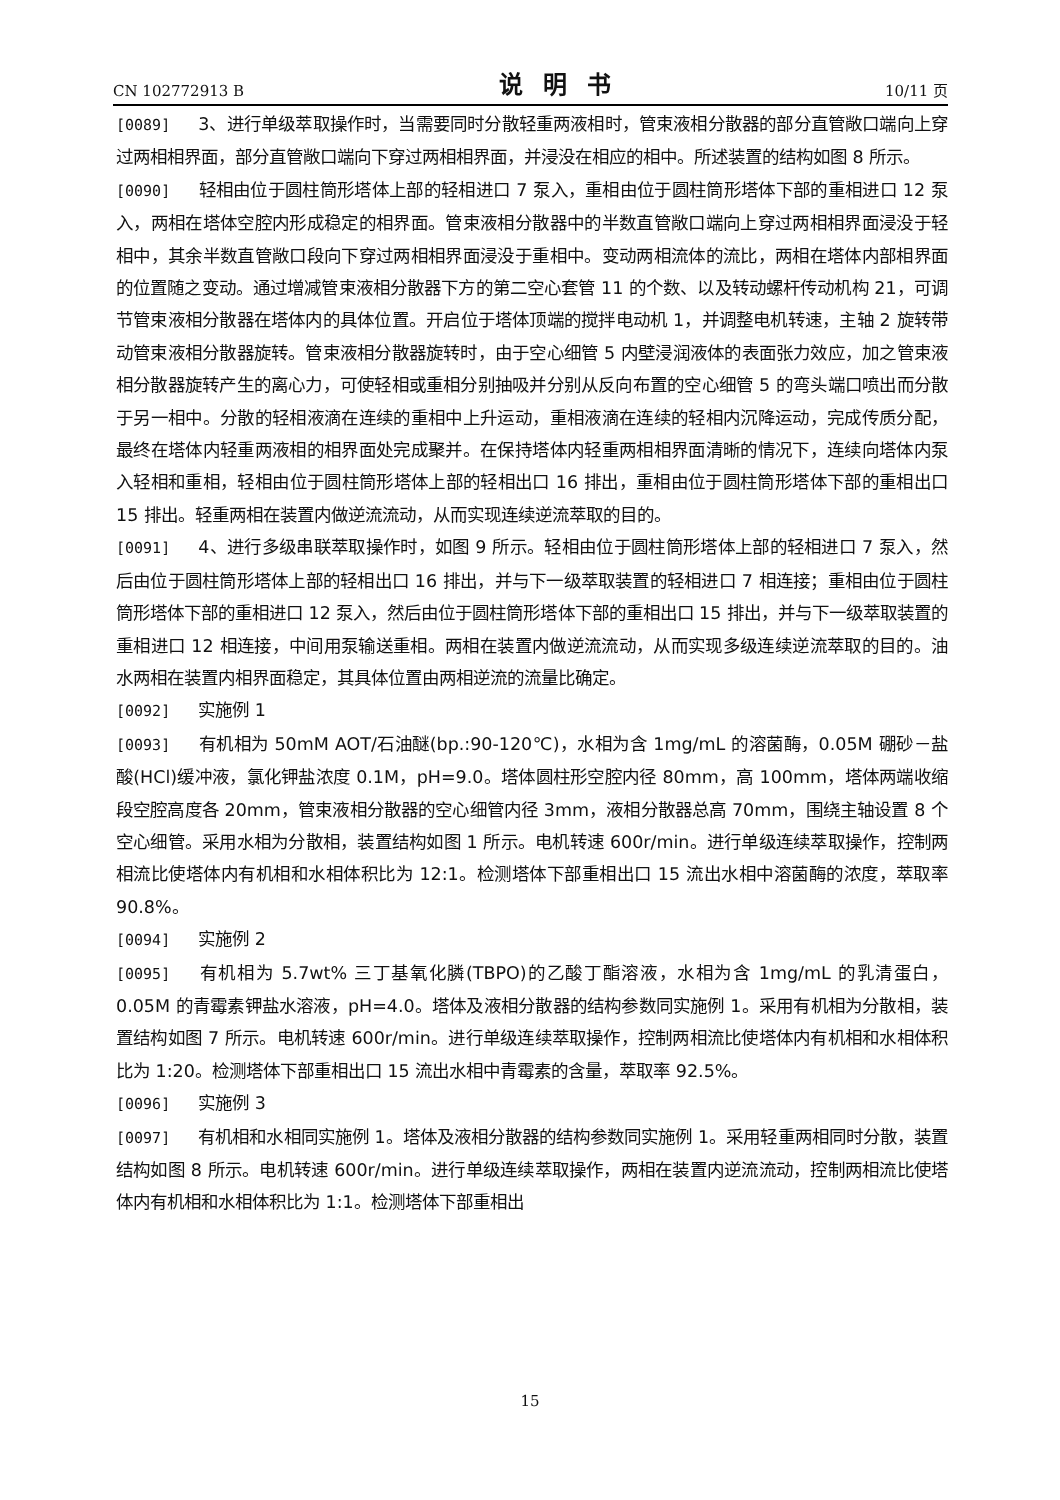CN 102772913 B 说明书 10/11 页
[0089] 3、进行单级萃取操作时，当需要同时分散轻重两液相时，管束液相分散器的部分直管敞口端向上穿过两相相界面，部分直管敞口端向下穿过两相相界面，并浸没在相应的相中。所述装置的结构如图 8 所示。
[0090] 轻相由位于圆柱筒形塔体上部的轻相进口 7 泵入，重相由位于圆柱筒形塔体下部的重相进口 12 泵入，两相在塔体空腔内形成稳定的相界面。管束液相分散器中的半数直管敞口端向上穿过两相相界面浸没于轻相中，其余半数直管敞口段向下穿过两相相界面浸没于重相中。变动两相流体的流比，两相在塔体内部相界面的位置随之变动。通过增减管束液相分散器下方的第二空心套管 11 的个数、以及转动螺杆传动机构 21，可调节管束液相分散器在塔体内的具体位置。开启位于塔体顶端的搅拌电动机 1，并调整电机转速，主轴 2 旋转带动管束液相分散器旋转。管束液相分散器旋转时，由于空心细管 5 内壁浸润液体的表面张力效应，加之管束液相分散器旋转产生的离心力，可使轻相或重相分别抽吸并分别从反向布置的空心细管 5 的弯头端口喷出而分散于另一相中。分散的轻相液滴在连续的重相中上升运动，重相液滴在连续的轻相内沉降运动，完成传质分配，最终在塔体内轻重两液相的相界面处完成聚并。在保持塔体内轻重两相相界面清晰的情况下，连续向塔体内泵入轻相和重相，轻相由位于圆柱筒形塔体上部的轻相出口 16 排出，重相由位于圆柱筒形塔体下部的重相出口 15 排出。轻重两相在装置内做逆流流动，从而实现连续逆流萃取的目的。
[0091] 4、进行多级串联萃取操作时，如图 9 所示。轻相由位于圆柱筒形塔体上部的轻相进口 7 泵入，然后由位于圆柱筒形塔体上部的轻相出口 16 排出，并与下一级萃取装置的轻相进口 7 相连接；重相由位于圆柱筒形塔体下部的重相进口 12 泵入，然后由位于圆柱筒形塔体下部的重相出口 15 排出，并与下一级萃取装置的重相进口 12 相连接，中间用泵输送重相。两相在装置内做逆流流动，从而实现多级连续逆流萃取的目的。油水两相在装置内相界面稳定，其具体位置由两相逆流的流量比确定。
[0092] 实施例 1
[0093] 有机相为 50mM AOT/石油醚(bp.:90-120℃)，水相为含 1mg/mL 的溶菌酶，0.05M 硼砂－盐酸(HCl)缓冲液，氯化钾盐浓度 0.1M，pH=9.0。塔体圆柱形空腔内径 80mm，高 100mm，塔体两端收缩段空腔高度各 20mm，管束液相分散器的空心细管内径 3mm，液相分散器总高 70mm，围绕主轴设置 8 个空心细管。采用水相为分散相，装置结构如图 1 所示。电机转速 600r/min。进行单级连续萃取操作，控制两相流比使塔体内有机相和水相体积比为 12:1。检测塔体下部重相出口 15 流出水相中溶菌酶的浓度，萃取率 90.8%。
[0094] 实施例 2
[0095] 有机相为 5.7wt% 三丁基氧化膦(TBPO)的乙酸丁酯溶液，水相为含 1mg/mL 的乳清蛋白，0.05M 的青霉素钾盐水溶液，pH=4.0。塔体及液相分散器的结构参数同实施例 1。采用有机相为分散相，装置结构如图 7 所示。电机转速 600r/min。进行单级连续萃取操作，控制两相流比使塔体内有机相和水相体积比为 1:20。检测塔体下部重相出口 15 流出水相中青霉素的含量，萃取率 92.5%。
[0096] 实施例 3
[0097] 有机相和水相同实施例 1。塔体及液相分散器的结构参数同实施例 1。采用轻重两相同时分散，装置结构如图 8 所示。电机转速 600r/min。进行单级连续萃取操作，两相在装置内逆流流动，控制两相流比使塔体内有机相和水相体积比为 1:1。检测塔体下部重相出
15